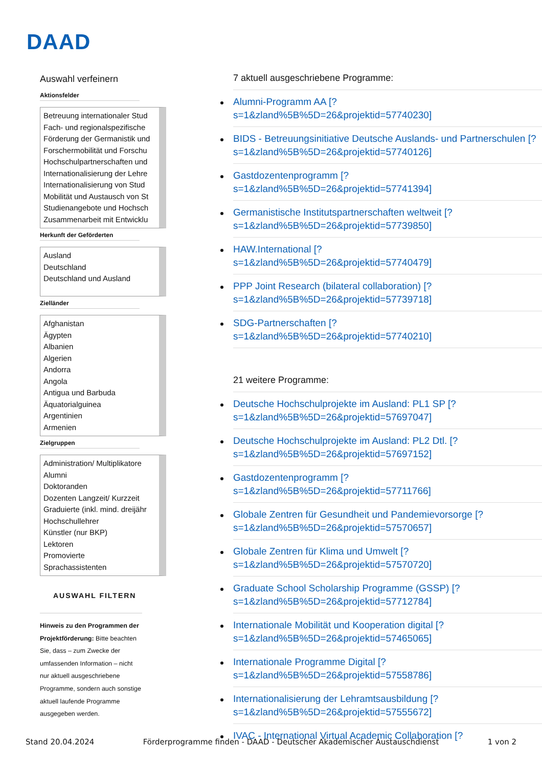DAAD
Auswahl verfeinern
Aktionsfelder
Betreuung internationaler Stud
Fach- und regionalspezifische
Förderung der Germanistik und
Forschermobilität und Forschu
Hochschulpartnerschaften und
Internationalisierung der Lehre
Internationalisierung von Stud
Mobilität und Austausch von St
Studienangebote und Hochsch
Zusammenarbeit mit Entwicklu
Herkunft der Geförderten
Ausland
Deutschland
Deutschland und Ausland
Zielländer
Afghanistan
Ägypten
Albanien
Algerien
Andorra
Angola
Antigua und Barbuda
Äquatorialguinea
Argentinien
Armenien
Zielgruppen
Administration/ Multiplikatore
Alumni
Doktoranden
Dozenten Langzeit/ Kurzzeit
Graduierte (inkl. mind. dreijähr
Hochschullehrer
Künstler (nur BKP)
Lektoren
Promovierte
Sprachassistenten
AUSWAHL FILTERN
Hinweis zu den Programmen der Projektförderung: Bitte beachten Sie, dass – zum Zwecke der umfassenden Information – nicht nur aktuell ausgeschriebene Programme, sondern auch sonstige aktuell laufende Programme ausgegeben werden.
7 aktuell ausgeschriebene Programme:
Alumni-Programm AA [?
s=1&zland%5B%5D=26&projektid=57740230]
BIDS - Betreuungsinitiative Deutsche Auslands- und Partnerschulen [?
s=1&zland%5B%5D=26&projektid=57740126]
Gastdozentenprogramm [?
s=1&zland%5B%5D=26&projektid=57741394]
Germanistische Institutspartnerschaften weltweit [?
s=1&zland%5B%5D=26&projektid=57739850]
HAW.International [?
s=1&zland%5B%5D=26&projektid=57740479]
PPP Joint Research (bilateral collaboration) [?
s=1&zland%5B%5D=26&projektid=57739718]
SDG-Partnerschaften [?
s=1&zland%5B%5D=26&projektid=57740210]
21 weitere Programme:
Deutsche Hochschulprojekte im Ausland: PL1 SP [?
s=1&zland%5B%5D=26&projektid=57697047]
Deutsche Hochschulprojekte im Ausland: PL2 Dtl. [?
s=1&zland%5B%5D=26&projektid=57697152]
Gastdozentenprogramm [?
s=1&zland%5B%5D=26&projektid=57711766]
Globale Zentren für Gesundheit und Pandemievorsorge [?
s=1&zland%5B%5D=26&projektid=57570657]
Globale Zentren für Klima und Umwelt [?
s=1&zland%5B%5D=26&projektid=57570720]
Graduate School Scholarship Programme (GSSP) [?
s=1&zland%5B%5D=26&projektid=57712784]
Internationale Mobilität und Kooperation digital [?
s=1&zland%5B%5D=26&projektid=57465065]
Internationale Programme Digital [?
s=1&zland%5B%5D=26&projektid=57558786]
Internationalisierung der Lehramtsausbildung [?
s=1&zland%5B%5D=26&projektid=57555672]
IVAC - International Virtual Academic Collaboration [?
Stand 20.04.2024 Förderprogramme finden - DAAD - Deutscher Akademischer Austauschdienst 1 von 2